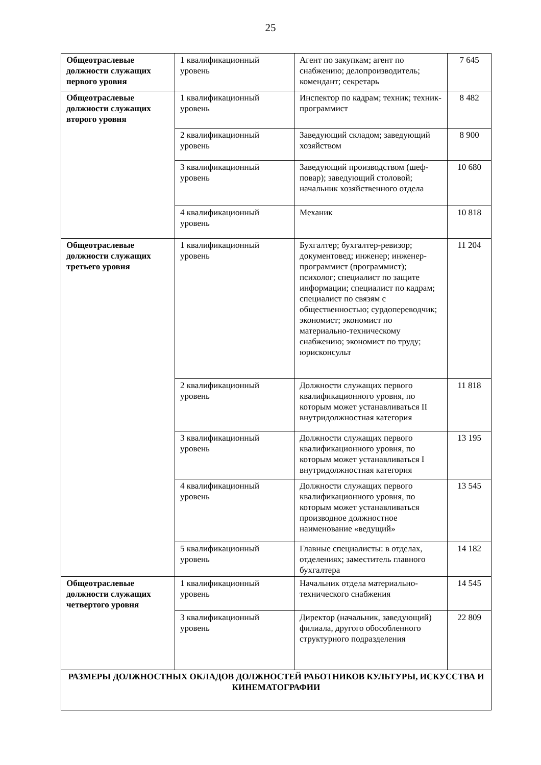25
| Общеотраслевые должности служащих первого уровня | 1 квалификационный уровень | Агент по закупкам; агент по снабжению; делопроизводитель; комендант; секретарь | 7 645 |
| Общеотраслевые должности служащих второго уровня | 1 квалификационный уровень | Инспектор по кадрам; техник; техник-программист | 8 482 |
| | 2 квалификационный уровень | Заведующий складом; заведующий хозяйством | 8 900 |
| | 3 квалификационный уровень | Заведующий производством (шеф-повар); заведующий столовой; начальник хозяйственного отдела | 10 680 |
| | 4 квалификационный уровень | Механик | 10 818 |
| Общеотраслевые должности служащих третьего уровня | 1 квалификационный уровень | Бухгалтер; бухгалтер-ревизор; документовед; инженер; инженер-программист (программист); психолог; специалист по защите информации; специалист по кадрам; специалист по связям с общественностью; сурдопереводчик; экономист; экономист по материально-техническому снабжению; экономист по труду; юрисконсульт | 11 204 |
| | 2 квалификационный уровень | Должности служащих первого квалификационного уровня, по которым может устанавливаться II внутридолжностная категория | 11 818 |
| | 3 квалификационный уровень | Должности служащих первого квалификационного уровня, по которым может устанавливаться I внутридолжностная категория | 13 195 |
| | 4 квалификационный уровень | Должности служащих первого квалификационного уровня, по которым может устанавливаться производное должностное наименование «ведущий» | 13 545 |
| | 5 квалификационный уровень | Главные специалисты: в отделах, отделениях; заместитель главного бухгалтера | 14 182 |
| Общеотраслевые должности служащих четвертого уровня | 1 квалификационный уровень | Начальник отдела материально-технического снабжения | 14 545 |
| | 3 квалификационный уровень | Директор (начальник, заведующий) филиала, другого обособленного структурного подразделения | 22 809 |
| РАЗМЕРЫ ДОЛЖНОСТНЫХ ОКЛАДОВ ДОЛЖНОСТЕЙ РАБОТНИКОВ КУЛЬТУРЫ, ИСКУССТВА И КИНЕМАТОГРАФИИ | | | |